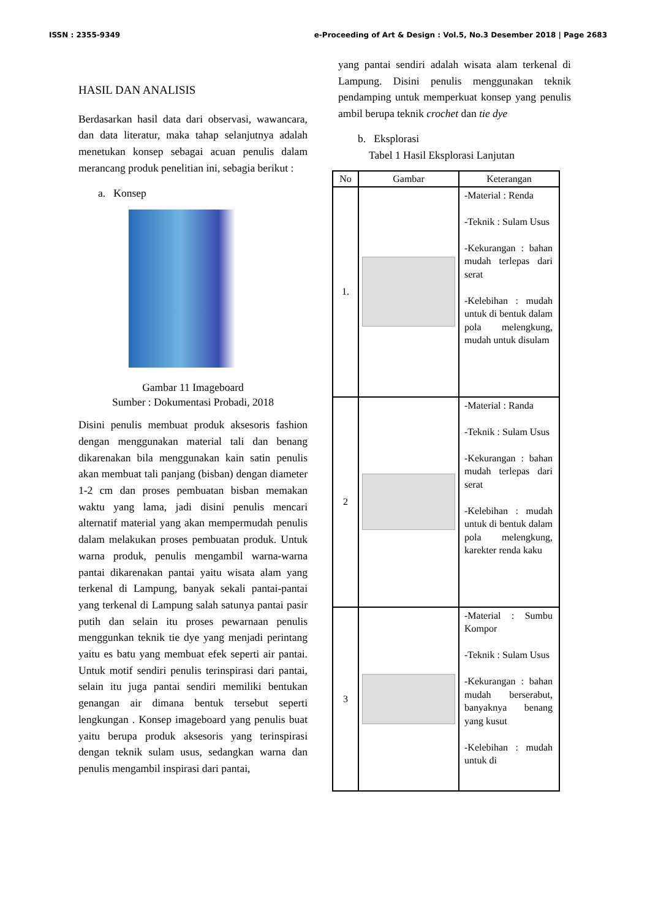ISSN : 2355-9349 e-Proceeding of Art & Design : Vol.5, No.3 Desember 2018 | Page 2683
HASIL DAN ANALISIS
Berdasarkan hasil data dari observasi, wawancara, dan data literatur, maka tahap selanjutnya adalah menetukan konsep sebagai acuan penulis dalam merancang produk penelitian ini, sebagia berikut :
a. Konsep
Gambar 11 Imageboard
Sumber : Dokumentasi Probadi, 2018
Disini penulis membuat produk aksesoris fashion dengan menggunakan material tali dan benang dikarenakan bila menggunakan kain satin penulis akan membuat tali panjang (bisban) dengan diameter 1-2 cm dan proses pembuatan bisban memakan waktu yang lama, jadi disini penulis mencari alternatif material yang akan mempermudah penulis dalam melakukan proses pembuatan produk. Untuk warna produk, penulis mengambil warna-warna pantai dikarenakan pantai yaitu wisata alam yang terkenal di Lampung, banyak sekali pantai-pantai yang terkenal di Lampung salah satunya pantai pasir putih dan selain itu proses pewarnaan penulis menggunkan teknik tie dye yang menjadi perintang yaitu es batu yang membuat efek seperti air pantai. Untuk motif sendiri penulis terinspirasi dari pantai, selain itu juga pantai sendiri memiliki bentukan genangan air dimana bentuk tersebut seperti lengkungan . Konsep imageboard yang penulis buat yaitu berupa produk aksesoris yang terinspirasi dengan teknik sulam usus, sedangkan warna dan penulis mengambil inspirasi dari pantai,
yang pantai sendiri adalah wisata alam terkenal di Lampung. Disini penulis menggunakan teknik pendamping untuk memperkuat konsep yang penulis ambil berupa teknik crochet dan tie dye
b. Eksplorasi
Tabel 1 Hasil Eksplorasi Lanjutan
| No | Gambar | Keterangan |
| --- | --- | --- |
| 1. | | -Material : Renda -Teknik : Sulam Usus -Kekurangan : bahan mudah terlepas dari serat -Kelebihan : mudah untuk di bentuk dalam pola melengkung, mudah untuk disulam |
| 2 | | -Material : Randa -Teknik : Sulam Usus -Kekurangan : bahan mudah terlepas dari serat -Kelebihan : mudah untuk di bentuk dalam pola melengkung, karekter renda kaku |
| 3 | | -Material : Sumbu Kompor -Teknik : Sulam Usus -Kekurangan : bahan mudah berserabut, banyaknya benang yang kusut -Kelebihan : mudah untuk di |